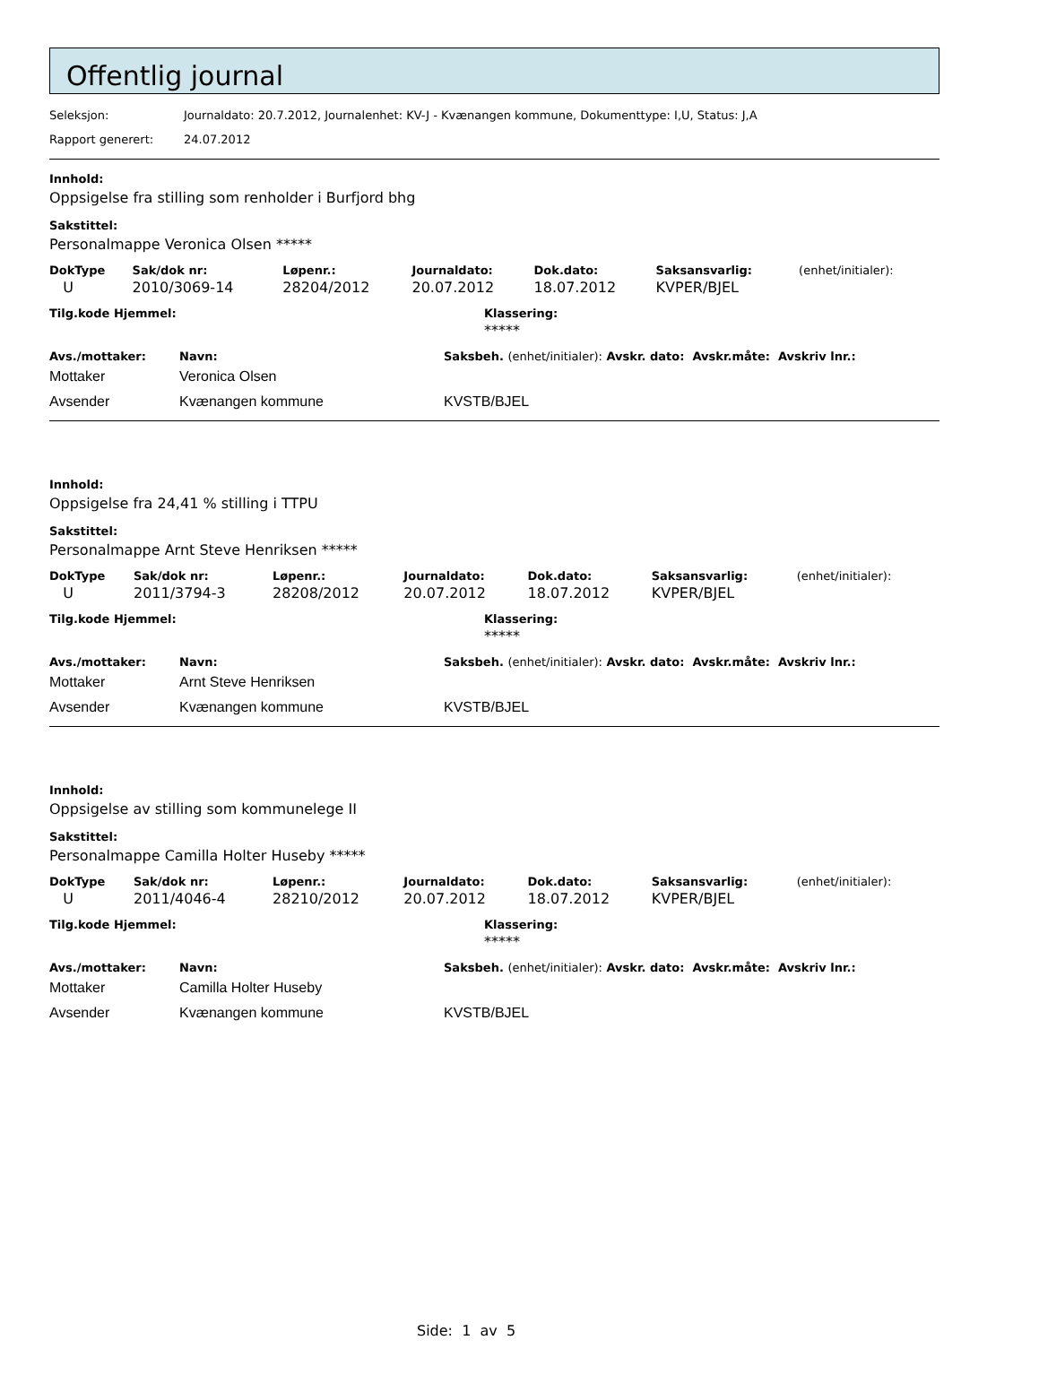Offentlig journal
Seleksjon: Journaldato: 20.7.2012, Journalenhet: KV-J - Kvænangen kommune, Dokumenttype: I,U, Status: J,A
Rapport generert: 24.07.2012
Innhold:
Oppsigelse fra stilling som renholder i Burfjord bhg
Sakstittel:
Personalmappe Veronica Olsen *****
| DokType | Sak/dok nr: | Løpenr.: | Journaldato: | Dok.dato: | Saksansvarlig: | (enhet/initialer): |
| --- | --- | --- | --- | --- | --- | --- |
| U | 2010/3069-14 | 28204/2012 | 20.07.2012 | 18.07.2012 | KVPER/BJEL | |
| Tilg.kode Hjemmel: | Klassering: |
| --- | --- |
| | ***** |
| Avs./mottaker: | Navn: | Saksbeh. (enhet/initialer): Avskr. dato: Avskr.måte: Avskriv lnr.: |
| --- | --- | --- |
| Mottaker | Veronica Olsen | |
| Avsender | Kvænangen kommune | KVSTB/BJEL |
Innhold:
Oppsigelse fra 24,41 % stilling i TTPU
Sakstittel:
Personalmappe Arnt Steve Henriksen *****
| DokType | Sak/dok nr: | Løpenr.: | Journaldato: | Dok.dato: | Saksansvarlig: | (enhet/initialer): |
| --- | --- | --- | --- | --- | --- | --- |
| U | 2011/3794-3 | 28208/2012 | 20.07.2012 | 18.07.2012 | KVPER/BJEL | |
| Tilg.kode Hjemmel: | Klassering: |
| --- | --- |
| | ***** |
| Avs./mottaker: | Navn: | Saksbeh. (enhet/initialer): Avskr. dato: Avskr.måte: Avskriv lnr.: |
| --- | --- | --- |
| Mottaker | Arnt Steve Henriksen | |
| Avsender | Kvænangen kommune | KVSTB/BJEL |
Innhold:
Oppsigelse av stilling som kommunelege II
Sakstittel:
Personalmappe Camilla Holter Huseby *****
| DokType | Sak/dok nr: | Løpenr.: | Journaldato: | Dok.dato: | Saksansvarlig: | (enhet/initialer): |
| --- | --- | --- | --- | --- | --- | --- |
| U | 2011/4046-4 | 28210/2012 | 20.07.2012 | 18.07.2012 | KVPER/BJEL | |
| Tilg.kode Hjemmel: | Klassering: |
| --- | --- |
| | ***** |
| Avs./mottaker: | Navn: | Saksbeh. (enhet/initialer): Avskr. dato: Avskr.måte: Avskriv lnr.: |
| --- | --- | --- |
| Mottaker | Camilla Holter Huseby | |
| Avsender | Kvænangen kommune | KVSTB/BJEL |
Side: 1 av 5